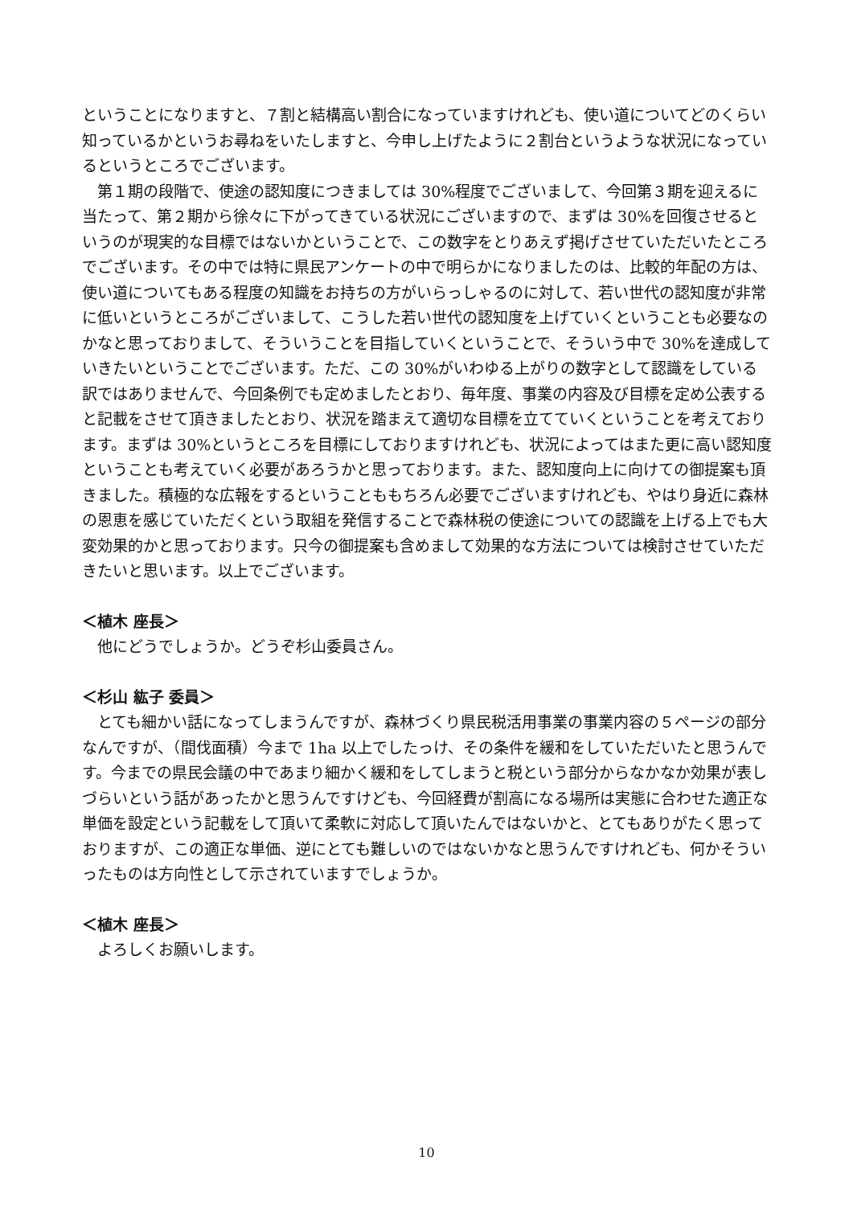ということになりますと、７割と結構高い割合になっていますけれども、使い道についてどのくらい知っているかというお尋ねをいたしますと、今申し上げたように２割台というような状況になっているというところでございます。
第１期の段階で、使途の認知度につきましては 30%程度でございまして、今回第３期を迎えるに当たって、第２期から徐々に下がってきている状況にございますので、まずは 30%を回復させるというのが現実的な目標ではないかということで、この数字をとりあえず掲げさせていただいたところでございます。その中では特に県民アンケートの中で明らかになりましたのは、比較的年配の方は、使い道についてもある程度の知識をお持ちの方がいらっしゃるのに対して、若い世代の認知度が非常に低いというところがございまして、こうした若い世代の認知度を上げていくということも必要なのかなと思っておりまして、そういうことを目指していくということで、そういう中で 30%を達成していきたいということでございます。ただ、この 30%がいわゆる上がりの数字として認識をしている訳ではありませんで、今回条例でも定めましたとおり、毎年度、事業の内容及び目標を定め公表すると記載をさせて頂きましたとおり、状況を踏まえて適切な目標を立てていくということを考えております。まずは 30%というところを目標にしておりますけれども、状況によってはまた更に高い認知度ということも考えていく必要があろうかと思っております。また、認知度向上に向けての御提案も頂きました。積極的な広報をするということももちろん必要でございますけれども、やはり身近に森林の恩恵を感じていただくという取組を発信することで森林税の使途についての認識を上げる上でも大変効果的かと思っております。只今の御提案も含めまして効果的な方法については検討させていただきたいと思います。以上でございます。
＜植木 座長＞
他にどうでしょうか。どうぞ杉山委員さん。
＜杉山 紘子 委員＞
とても細かい話になってしまうんですが、森林づくり県民税活用事業の事業内容の５ページの部分なんですが、（間伐面積）今まで 1ha 以上でしたっけ、その条件を緩和をしていただいたと思うんです。今までの県民会議の中であまり細かく緩和をしてしまうと税という部分からなかなか効果が表しづらいという話があったかと思うんですけども、今回経費が割高になる場所は実態に合わせた適正な単価を設定という記載をして頂いて柔軟に対応して頂いたんではないかと、とてもありがたく思っておりますが、この適正な単価、逆にとても難しいのではないかなと思うんですけれども、何かそういったものは方向性として示されていますでしょうか。
＜植木 座長＞
よろしくお願いします。
10